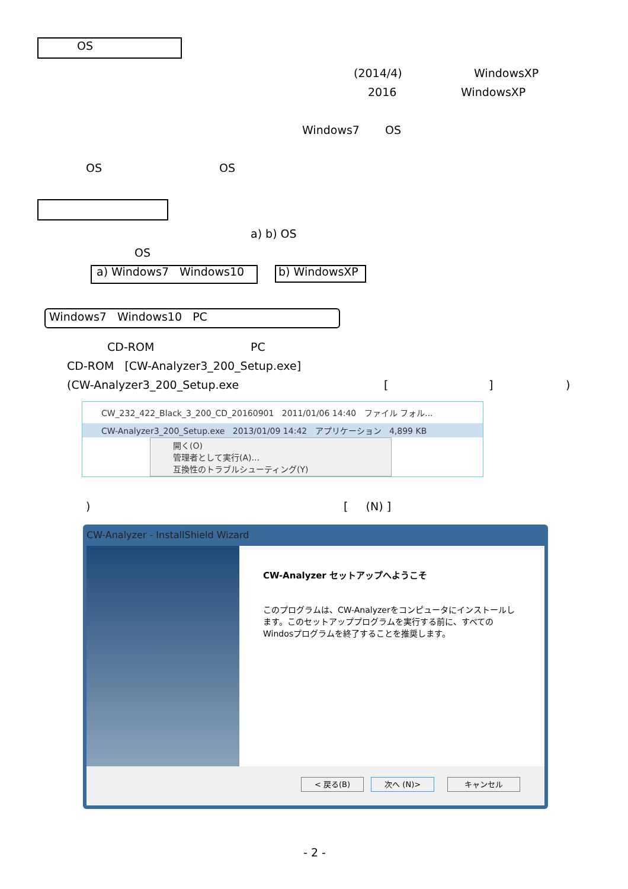OS
(2014/4) WindowsXP
2016 WindowsXP
Windows7 OS
OS OS
a) b) OS
OS
a) Windows7 Windows10 b) WindowsXP
Windows7 Windows10 PC
CD-ROM PC
CD-ROM [CW-Analyzer3_200_Setup.exe]
(CW-Analyzer3_200_Setup.exe [ ] )
CW_232_422_Black_3_200_CD_20160901 2011/01/06 14:40 ファイル フォル...
CW-Analyzer3_200_Setup.exe 2013/01/09 14:42 アプリケーション 4,899 KB
開く(O)
管理者として実行(A)...
互換性のトラブルシューティング(Y)
) [ (N) ]
CW-Analyzer - InstallShield Wizard
CW-Analyzer セットアップへようこそ
このプログラムは、CW-Analyzerをコンピュータにインストールします。このセットアッププログラムを実行する前に、すべてのWindosプログラムを終了することを推奨します。
< 戻る(B) 次へ (N)> キャンセル
- 2 -